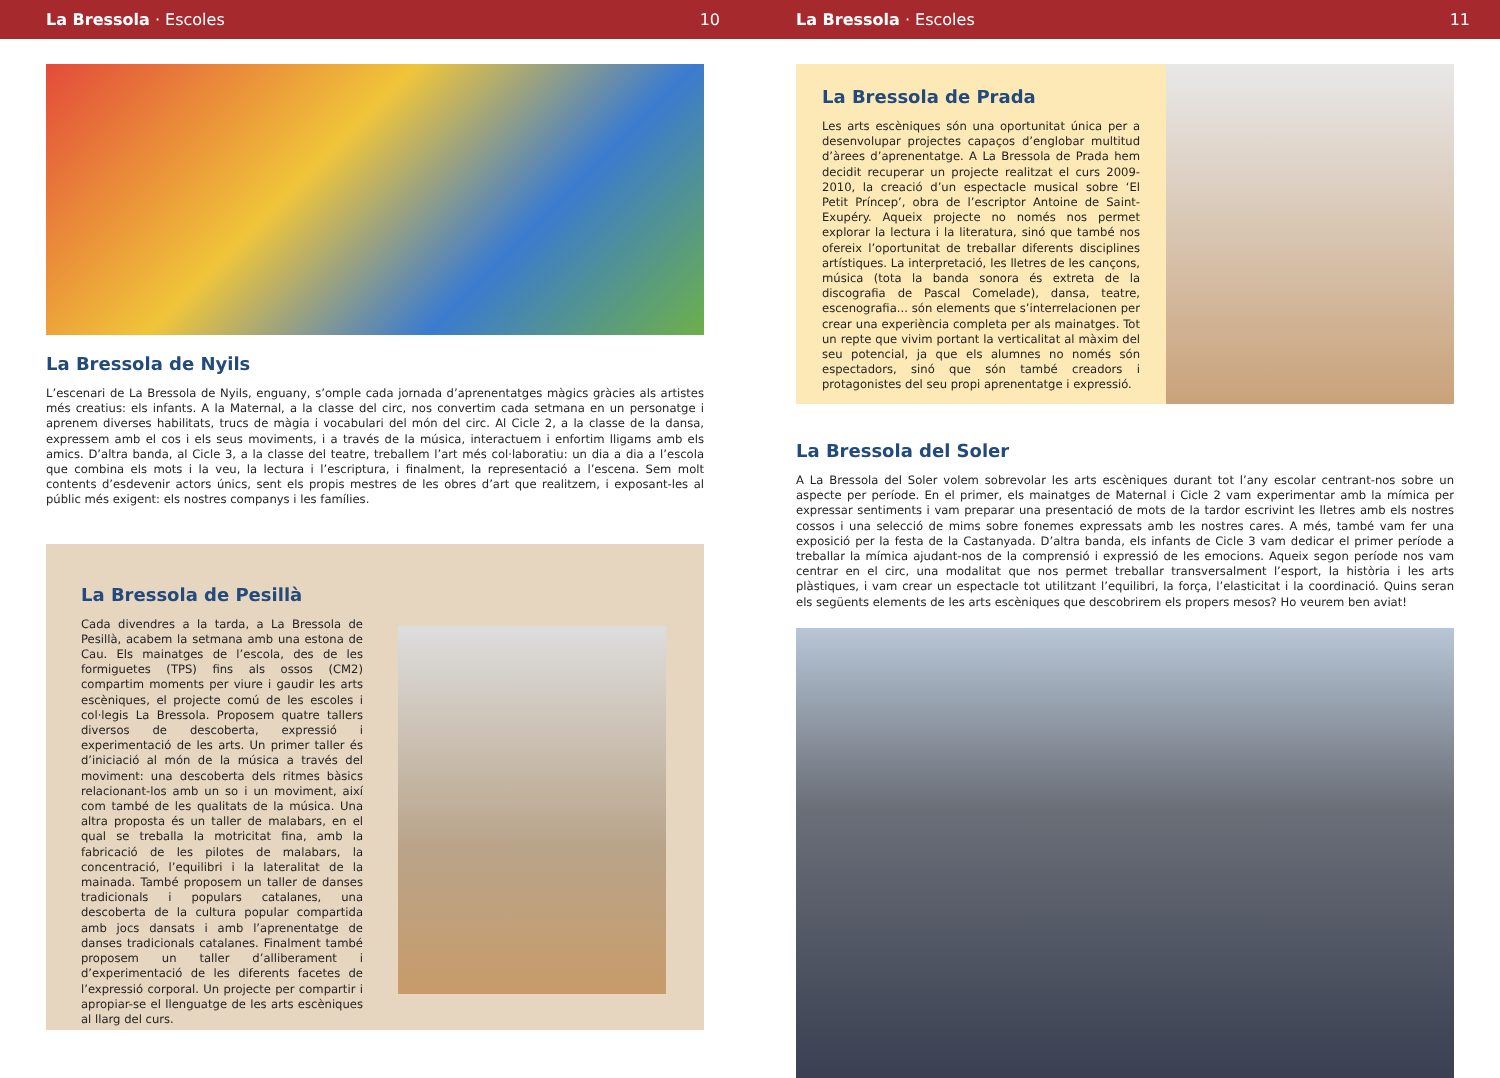La Bressola · Escoles 10
La Bressola de Nyils
L’escenari de La Bressola de Nyils, enguany, s’omple cada jornada d’aprenentatges màgics gràcies als artistes més creatius: els infants. A la Maternal, a la classe del circ, nos convertim cada setmana en un personatge i aprenem diverses habilitats, trucs de màgia i vocabulari del món del circ. Al Cicle 2, a la classe de la dansa, expressem amb el cos i els seus moviments, i a través de la música, interactuem i enfortim lligams amb els amics. D’altra banda, al Cicle 3, a la classe del teatre, treballem l’art més col·laboratiu: un dia a dia a l’escola que combina els mots i la veu, la lectura i l’escriptura, i finalment, la representació a l’escena. Sem molt contents d’esdevenir actors únics, sent els propis mestres de les obres d’art que realitzem, i exposant-les al públic més exigent: els nostres companys i les famílies.
La Bressola de Pesillà
Cada divendres a la tarda, a La Bressola de Pesillà, acabem la setmana amb una estona de Cau. Els mainatges de l’escola, des de les formiguetes (TPS) fins als ossos (CM2) compartim moments per viure i gaudir les arts escèniques, el projecte comú de les escoles i col·legis La Bressola. Proposem quatre tallers diversos de descoberta, expressió i experimentació de les arts. Un primer taller és d’iniciació al món de la música a través del moviment: una descoberta dels ritmes bàsics relacionant-los amb un so i un moviment, així com també de les qualitats de la música. Una altra proposta és un taller de malabars, en el qual se treballa la motricitat fina, amb la fabricació de les pilotes de malabars, la concentració, l’equilibri i la lateralitat de la mainada. També proposem un taller de danses tradicionals i populars catalanes, una descoberta de la cultura popular compartida amb jocs dansats i amb l’aprenentatge de danses tradicionals catalanes. Finalment també proposem un taller d’alliberament i d’experimentació de les diferents facetes de l’expressió corporal. Un projecte per compartir i apropiar-se el llenguatge de les arts escèniques al llarg del curs.
La Bressola · Escoles 11
La Bressola de Prada
Les arts escèniques són una oportunitat única per a desenvolupar projectes capaços d’englobar multitud d’àrees d’aprenentatge. A La Bressola de Prada hem decidit recuperar un projecte realitzat el curs 2009-2010, la creació d’un espectacle musical sobre ‘El Petit Príncep’, obra de l’escriptor Antoine de Saint-Exupéry. Aqueix projecte no només nos permet explorar la lectura i la literatura, sinó que també nos ofereix l’oportunitat de treballar diferents disciplines artístiques. La interpretació, les lletres de les cançons, música (tota la banda sonora és extreta de la discografia de Pascal Comelade), dansa, teatre, escenografia... són elements que s’interrelacionen per crear una experiència completa per als mainatges. Tot un repte que vivim portant la verticalitat al màxim del seu potencial, ja que els alumnes no només són espectadors, sinó que són també creadors i protagonistes del seu propi aprenentatge i expressió.
La Bressola del Soler
A La Bressola del Soler volem sobrevolar les arts escèniques durant tot l’any escolar centrant-nos sobre un aspecte per període. En el primer, els mainatges de Maternal i Cicle 2 vam experimentar amb la mímica per expressar sentiments i vam preparar una presentació de mots de la tardor escrivint les lletres amb els nostres cossos i una selecció de mims sobre fonemes expressats amb les nostres cares. A més, també vam fer una exposició per la festa de la Castanyada. D’altra banda, els infants de Cicle 3 vam dedicar el primer període a treballar la mímica ajudant-nos de la comprensió i expressió de les emocions. Aqueix segon període nos vam centrar en el circ, una modalitat que nos permet treballar transversalment l’esport, la història i les arts plàstiques, i vam crear un espectacle tot utilitzant l’equilibri, la força, l’elasticitat i la coordinació. Quins seran els següents elements de les arts escèniques que descobrirem els propers mesos? Ho veurem ben aviat!